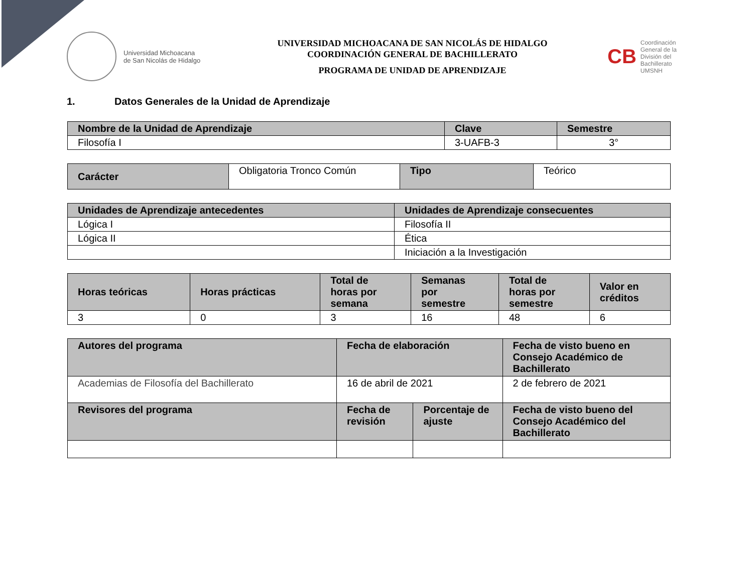Universidad Michoacana
de San Nicolás de Hidalgo
UNIVERSIDAD MICHOACANA DE SAN NICOLÁS DE HIDALGO
COORDINACIÓN GENERAL DE BACHILLERATO
PROGRAMA DE UNIDAD DE APRENDIZAJE
CB
Coordinación
General de la
División del
Bachillerato
UMSNH
1. Datos Generales de la Unidad de Aprendizaje
| Nombre de la Unidad de Aprendizaje | Clave | Semestre |
| --- | --- | --- |
| Filosofía I | 3-UAFB-3 | 3° |
| Carácter | Obligatoria Tronco Común | Tipo | Teórico |
| Unidades de Aprendizaje antecedentes | Unidades de Aprendizaje consecuentes |
| --- | --- |
| Lógica I | Filosofía II |
| Lógica II | Ética |
| | Iniciación a la Investigación |
| Horas teóricas | Horas prácticas | Total de horas por semana | Semanas por semestre | Total de horas por semestre | Valor en créditos |
| --- | --- | --- | --- | --- | --- |
| 3 | 0 | 3 | 16 | 48 | 6 |
| Autores del programa | Fecha de elaboración | | Fecha de visto bueno en Consejo Académico de Bachillerato |
| --- | --- | --- | --- |
| Academias de Filosofía del Bachillerato | 16 de abril de 2021 | | 2 de febrero de 2021 |
| Revisores del programa | Fecha de revisión | Porcentaje de ajuste | Fecha de visto bueno del Consejo Académico del Bachillerato |